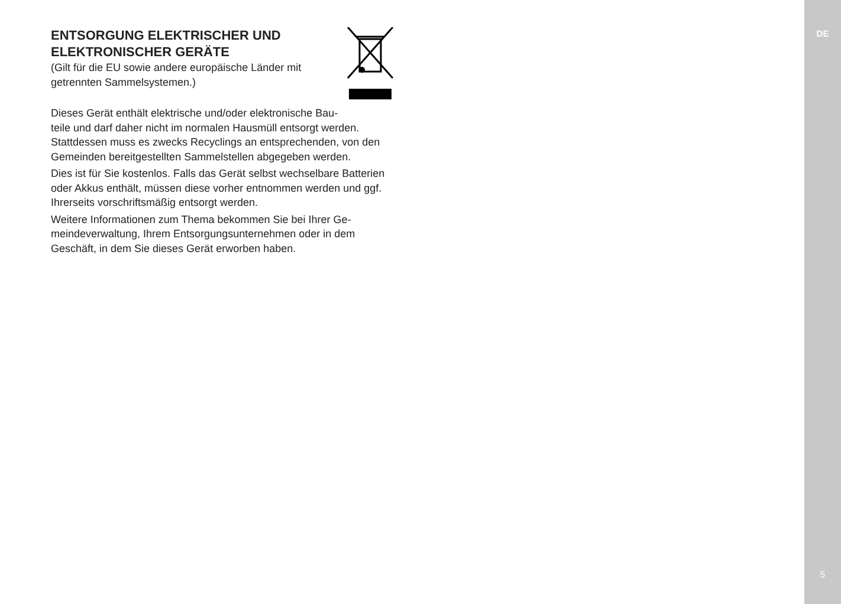DE
ENTSORGUNG ELEKTRISCHER UND
ELEKTRONISCHER GERÄTE
(Gilt für die EU sowie andere europäische Länder mit
getrennten Sammelsystemen.)
Dieses Gerät enthält elektrische und/oder elektronische Bau-
teile und darf daher nicht im normalen Hausmüll entsorgt werden. Stattdessen muss es zwecks Recyclings an entsprechenden, von den Gemeinden bereitgestellten Sammelstellen abgegeben werden.
Dies ist für Sie kostenlos. Falls das Gerät selbst wechselbare Batterien oder Akkus enthält, müssen diese vorher entnommen werden und ggf. Ihrerseits vorschriftsmäßig entsorgt werden.
Weitere Informationen zum Thema bekommen Sie bei Ihrer Ge-
meindeverwaltung, Ihrem Entsorgungsunternehmen oder in dem Geschäft, in dem Sie dieses Gerät erworben haben.
5